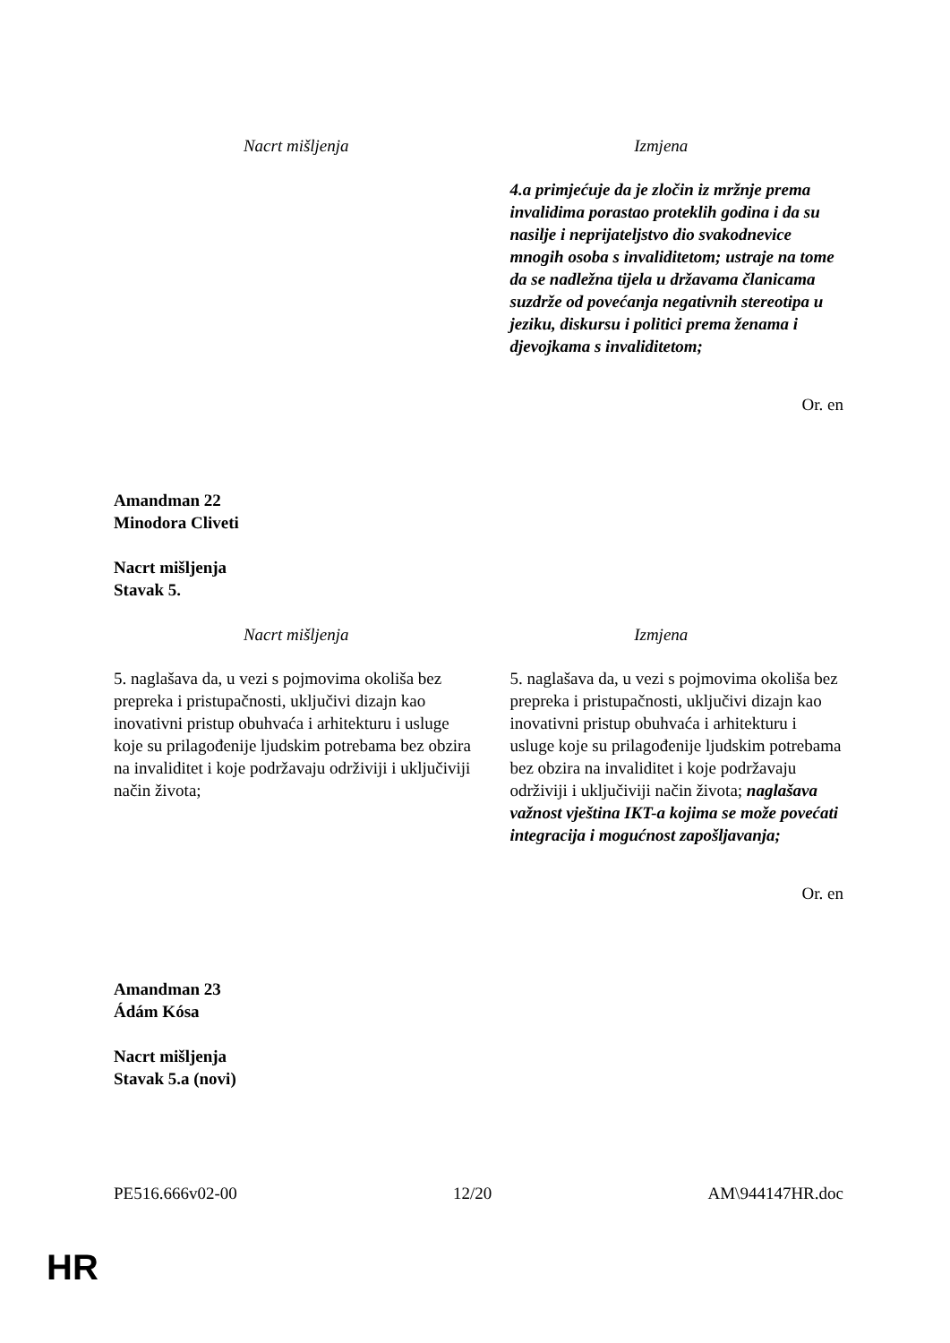| Nacrt mišljenja | Izmjena |
| --- | --- |
| | 4.a primjećuje da je zločin iz mržnje prema invalidima porastao proteklih godina i da su nasilje i neprijateljstvo dio svakodnevice mnogih osoba s invaliditetom; ustraje na tome da se nadležna tijela u državama članicama suzdrže od povećanja negativnih stereotipa u jeziku, diskursu i politici prema ženama i djevojkama s invaliditetom; |
Or. en
Amandman 22
Minodora Cliveti
Nacrt mišljenja
Stavak 5.
| Nacrt mišljenja | Izmjena |
| --- | --- |
| 5. naglašava da, u vezi s pojmovima okoliša bez prepreka i pristupačnosti, uključivi dizajn kao inovativni pristup obuhvaća i arhitekturu i usluge koje su prilagođenije ljudskim potrebama bez obzira na invaliditet i koje podržavaju održiviji i uključiviji način života; | 5. naglašava da, u vezi s pojmovima okoliša bez prepreka i pristupačnosti, uključivi dizajn kao inovativni pristup obuhvaća i arhitekturu i usluge koje su prilagođenije ljudskim potrebama bez obzira na invaliditet i koje podržavaju održiviji i uključiviji način života; naglašava važnost vještina IKT-a kojima se može povećati integracija i mogućnost zapošljavanja; |
Or. en
Amandman 23
Ádám Kósa
Nacrt mišljenja
Stavak 5.a (novi)
PE516.666v02-00 12/20 AM\944147HR.doc
HR